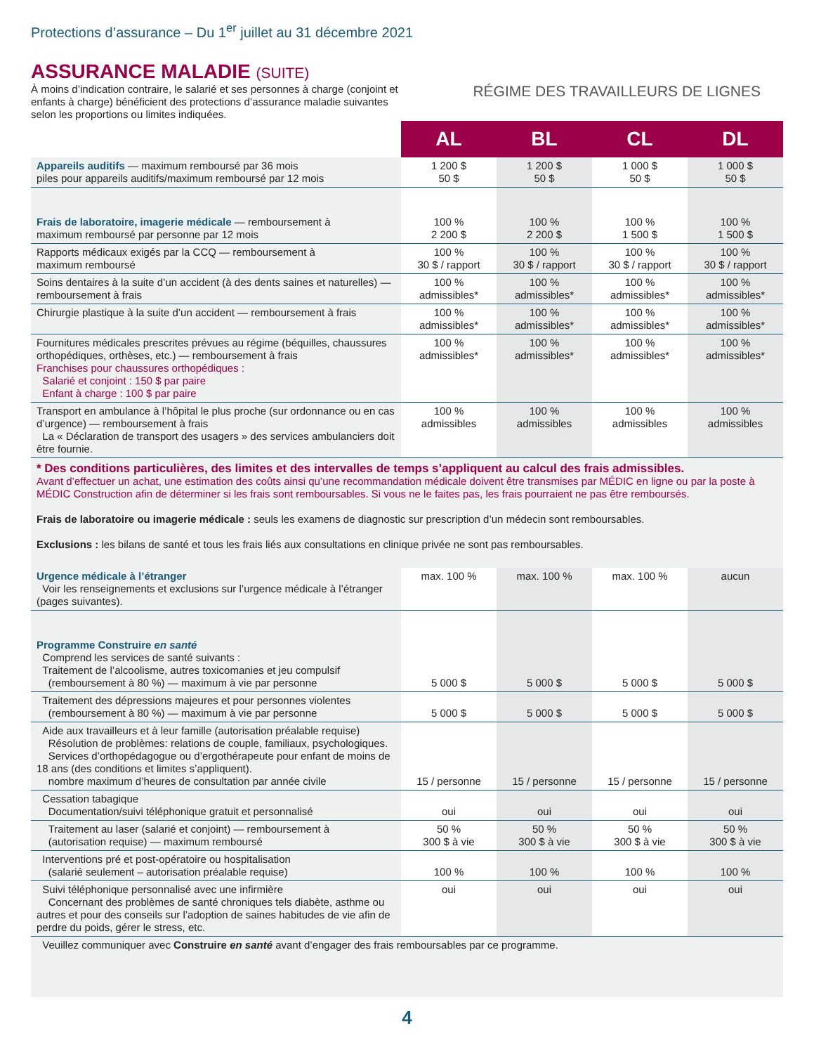Protections d’assurance – Du 1<sup>er</sup> juillet au 31 décembre 2021
ASSURANCE MALADIE (SUITE)
À moins d’indication contraire, le salarié et ses personnes à charge (conjoint et enfants à charge) bénéficient des protections d’assurance maladie suivantes selon les proportions ou limites indiquées.
RÉGIME DES TRAVAILLEURS DE LIGNES
| | AL | BL | CL | DL |
| Appareils auditifs — maximum remboursé par 36 mois piles pour appareils auditifs/maximum remboursé par 12 mois | 1 200 $ 50 $ | 1 200 $ 50 $ | 1 000 $ 50 $ | 1 000 $ 50 $ |
| Frais de laboratoire, imagerie médicale — remboursement à maximum remboursé par personne par 12 mois | 100 % 2 200 $ | 100 % 2 200 $ | 100 % 1 500 $ | 100 % 1 500 $ |
| Rapports médicaux exigés par la CCQ — remboursement à maximum remboursé | 100 % 30 $ / rapport | 100 % 30 $ / rapport | 100 % 30 $ / rapport | 100 % 30 $ / rapport |
| Soins dentaires à la suite d’un accident (à des dents saines et naturelles) — remboursement à frais | 100 % admissibles* | 100 % admissibles* | 100 % admissibles* | 100 % admissibles* |
| Chirurgie plastique à la suite d’un accident — remboursement à frais | 100 % admissibles* | 100 % admissibles* | 100 % admissibles* | 100 % admissibles* |
| Fournitures médicales prescrites prévues au régime (béquilles, chaussures orthopédiques, orthèses, etc.) — remboursement à frais Franchises pour chaussures orthopédiques : Salarié et conjoint : 150 $ par paire Enfant à charge : 100 $ par paire | 100 % admissibles* | 100 % admissibles* | 100 % admissibles* | 100 % admissibles* |
| Transport en ambulance à l’hôpital le plus proche (sur ordonnance ou en cas d’urgence) — remboursement à frais La « Déclaration de transport des usagers » des services ambulanciers doit être fournie. | 100 % admissibles | 100 % admissibles | 100 % admissibles | 100 % admissibles |
| * Des conditions particulières, des limites et des intervalles de temps s’appliquent au calcul des frais admissibles. Avant d’effectuer un achat, une estimation des coûts ainsi qu’une recommandation médicale doivent être transmises par MÉDIC en ligne ou par la poste à MÉDIC Construction afin de déterminer si les frais sont remboursables. Si vous ne le faites pas, les frais pourraient ne pas être remboursés. Frais de laboratoire ou imagerie médicale : seuls les examens de diagnostic sur prescription d’un médecin sont remboursables. Exclusions : les bilans de santé et tous les frais liés aux consultations en clinique privée ne sont pas remboursables. | | | | |
| Urgence médicale à l’étranger Voir les renseignements et exclusions sur l’urgence médicale à l’étranger (pages suivantes). | max. 100 % | max. 100 % | max. 100 % | aucun |
| Programme Construire en santé Comprend les services de santé suivants : Traitement de l’alcoolisme, autres toxicomanies et jeu compulsif (remboursement à 80 %) — maximum à vie par personne | 5 000 $ | 5 000 $ | 5 000 $ | 5 000 $ |
| Traitement des dépressions majeures et pour personnes violentes (remboursement à 80 %) — maximum à vie par personne | 5 000 $ | 5 000 $ | 5 000 $ | 5 000 $ |
| Aide aux travailleurs et à leur famille (autorisation préalable requise) Résolution de problèmes: relations de couple, familiaux, psychologiques. Services d’orthopédagogue ou d’ergothérapeute pour enfant de moins de 18 ans (des conditions et limites s’appliquent). nombre maximum d’heures de consultation par année civile | 15 / personne | 15 / personne | 15 / personne | 15 / personne |
| Cessation tabagique Documentation/suivi téléphonique gratuit et personnalisé | oui | oui | oui | oui |
| Traitement au laser (salarié et conjoint) — remboursement à (autorisation requise) — maximum remboursé | 50 % 300 $ à vie | 50 % 300 $ à vie | 50 % 300 $ à vie | 50 % 300 $ à vie |
| Interventions pré et post-opératoire ou hospitalisation (salarié seulement – autorisation préalable requise) | 100 % | 100 % | 100 % | 100 % |
| Suivi téléphonique personnalisé avec une infirmière Concernant des problèmes de santé chroniques tels diabète, asthme ou autres et pour des conseils sur l’adoption de saines habitudes de vie afin de perdre du poids, gérer le stress, etc. | oui | oui | oui | oui |
| Veuillez communiquer avec Construire en santé avant d’engager des frais remboursables par ce programme. | | | | |
4